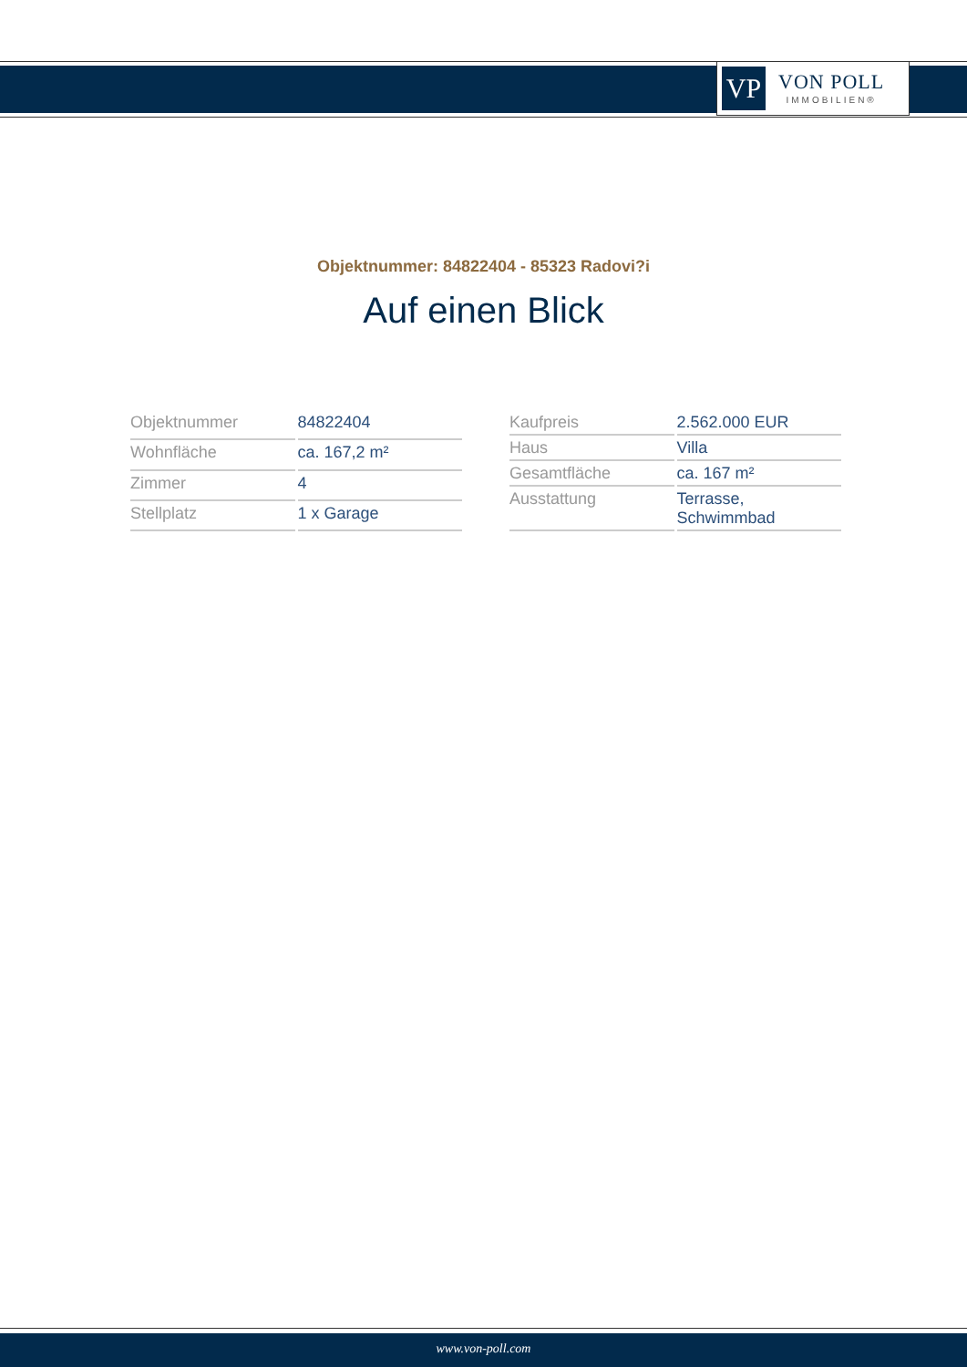VP
VON POLL
IMMOBILIEN®
Objektnummer: 84822404 - 85323 Radovi?i
Auf einen Blick
| Objektnummer | 84822404 |
| Wohnfläche | ca. 167,2 m² |
| Zimmer | 4 |
| Stellplatz | 1 x Garage |
| Kaufpreis | 2.562.000 EUR |
| Haus | Villa |
| Gesamtfläche | ca. 167 m² |
| Ausstattung | Terrasse, Schwimmbad |
www.von-poll.com